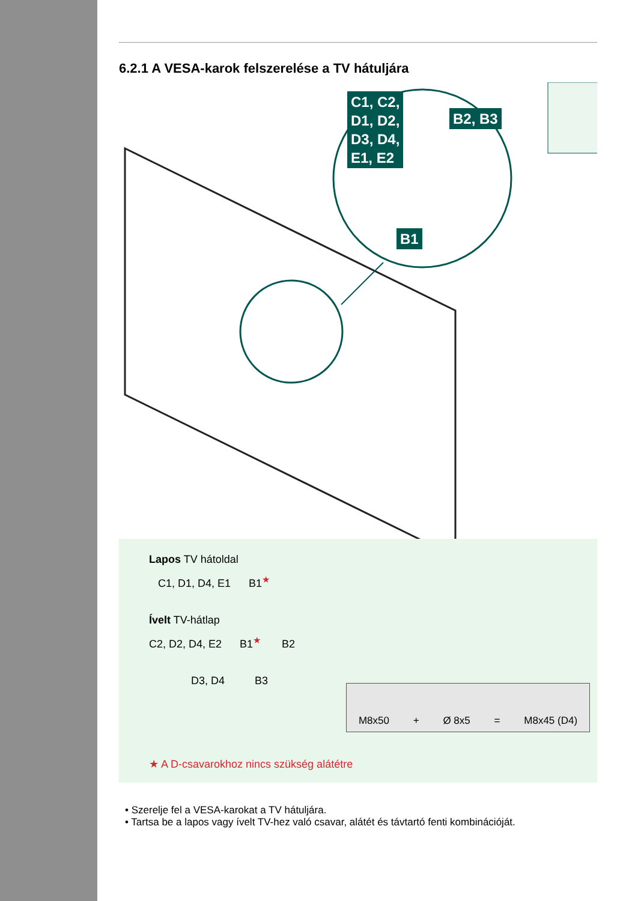6.2.1 A VESA-karok felszerelése a TV hátuljára
C1, C2,
D1, D2,
D3, D4,
E1, E2
B2, B3
B1
Lapos TV hátoldal
C1, D1, D4, E1 B1<sup>★</sup>
Ívelt TV-hátlap
C2, D2, D4, E2 B1<sup>★</sup> B2
D3, D4 B3
M8x50 + Ø 8x5 = M8x45 (D4)
★ A D-csavarokhoz nincs szükség alátétre
• Szerelje fel a VESA-karokat a TV hátuljára.
• Tartsa be a lapos vagy ívelt TV-hez való csavar, alátét és távtartó fenti kombinációját.